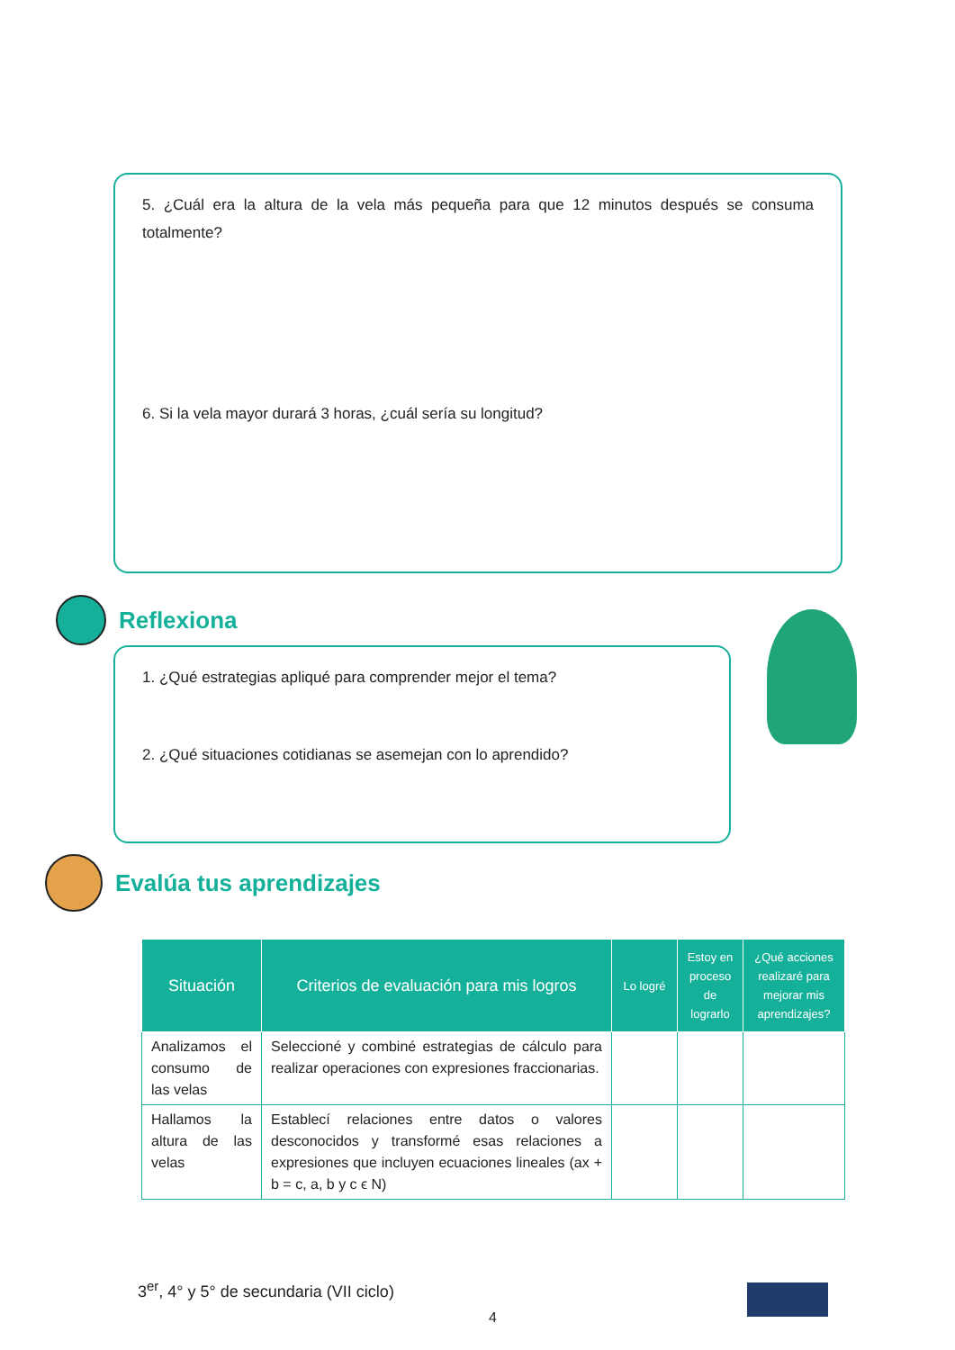5. ¿Cuál era la altura de la vela más pequeña para que 12 minutos después se consuma totalmente?
6. Si la vela mayor durará 3 horas, ¿cuál sería su longitud?
Reflexiona
1. ¿Qué estrategias apliqué para comprender mejor el tema?
2. ¿Qué situaciones cotidianas se asemejan con lo aprendido?
Evalúa tus aprendizajes
| Situación | Criterios de evaluación para mis logros | Lo logré | Estoy en proceso de lograrlo | ¿Qué acciones realizaré para mejorar mis aprendizajes? |
| --- | --- | --- | --- | --- |
| Analizamos el consumo de las velas | Seleccioné y combiné estrategias de cálculo para realizar operaciones con expresiones fraccionarias. | | | |
| Hallamos la altura de las velas | Establecí relaciones entre datos o valores desconocidos y transformé esas relaciones a expresiones que incluyen ecuaciones lineales (ax + b = c, a, b y c ϵ N) | | | |
3<sup>er</sup>, 4° y 5° de secundaria (VII ciclo)
4